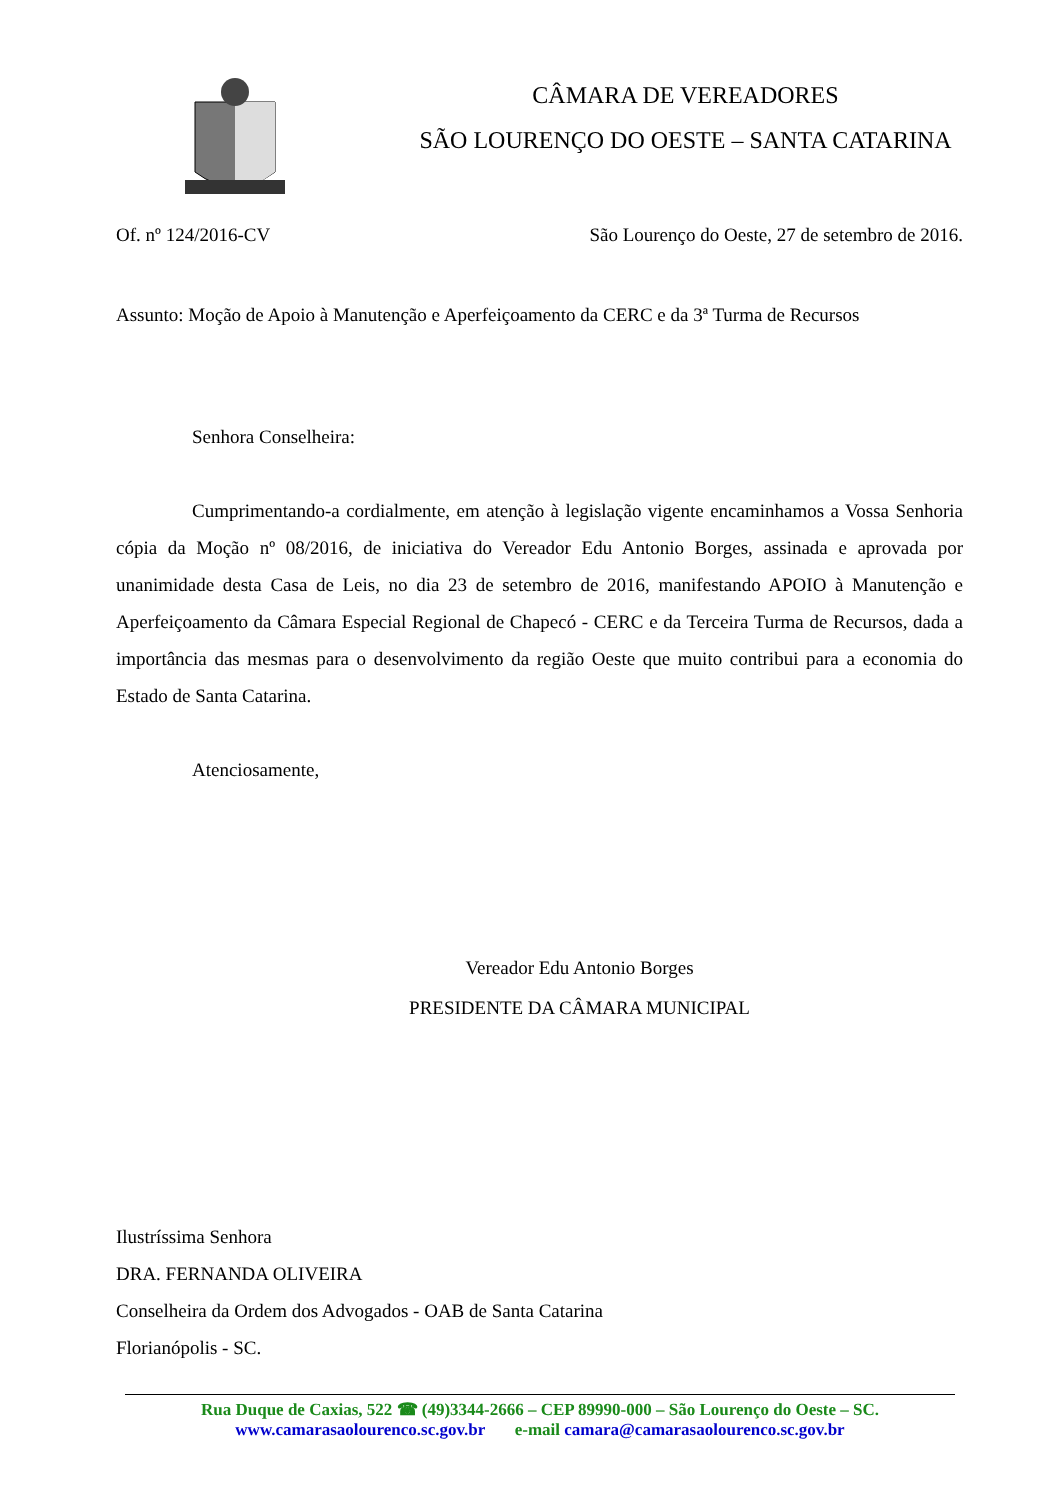CÂMARA DE VEREADORES
SÃO LOURENÇO DO OESTE – SANTA CATARINA
Of. nº 124/2016-CV São Lourenço do Oeste, 27 de setembro de 2016.
Assunto: Moção de Apoio à Manutenção e Aperfeiçoamento da CERC e da 3ª Turma de Recursos
Senhora Conselheira:
Cumprimentando-a cordialmente, em atenção à legislação vigente encaminhamos a Vossa Senhoria cópia da Moção nº 08/2016, de iniciativa do Vereador Edu Antonio Borges, assinada e aprovada por unanimidade desta Casa de Leis, no dia 23 de setembro de 2016, manifestando APOIO à Manutenção e Aperfeiçoamento da Câmara Especial Regional de Chapecó - CERC e da Terceira Turma de Recursos, dada a importância das mesmas para o desenvolvimento da região Oeste que muito contribui para a economia do Estado de Santa Catarina.
Atenciosamente,
Vereador Edu Antonio Borges
PRESIDENTE DA CÂMARA MUNICIPAL
Ilustríssima Senhora
DRA. FERNANDA OLIVEIRA
Conselheira da Ordem dos Advogados - OAB de Santa Catarina
Florianópolis - SC.
Rua Duque de Caxias, 522 ☎ (49)3344-2666 – CEP 89990-000 – São Lourenço do Oeste – SC.
www.camarasaolourenco.sc.gov.br e-mail camara@camarasaolourenco.sc.gov.br